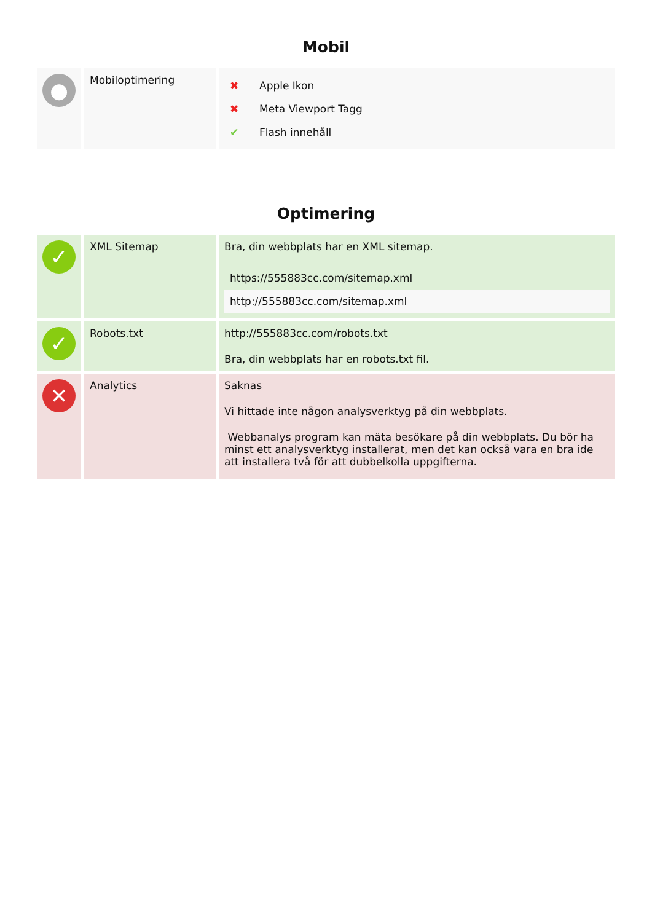Mobil
| ● | Mobiloptimering | / ✖ / Apple Ikon / / ✖ / Meta Viewport Tagg / / ✔ / Flash innehåll / |
Optimering
| ✓ | XML Sitemap | Bra, din webbplats har en XML sitemap. / https://555883cc.com/sitemap.xml / / http://555883cc.com/sitemap.xml / |
| ✓ | Robots.txt | http://555883cc.com/robots.txt Bra, din webbplats har en robots.txt fil. |
| ✕ | Analytics | Saknas Vi hittade inte någon analysverktyg på din webbplats. Webbanalys program kan mäta besökare på din webbplats. Du bör ha minst ett analysverktyg installerat, men det kan också vara en bra ide att installera två för att dubbelkolla uppgifterna. |